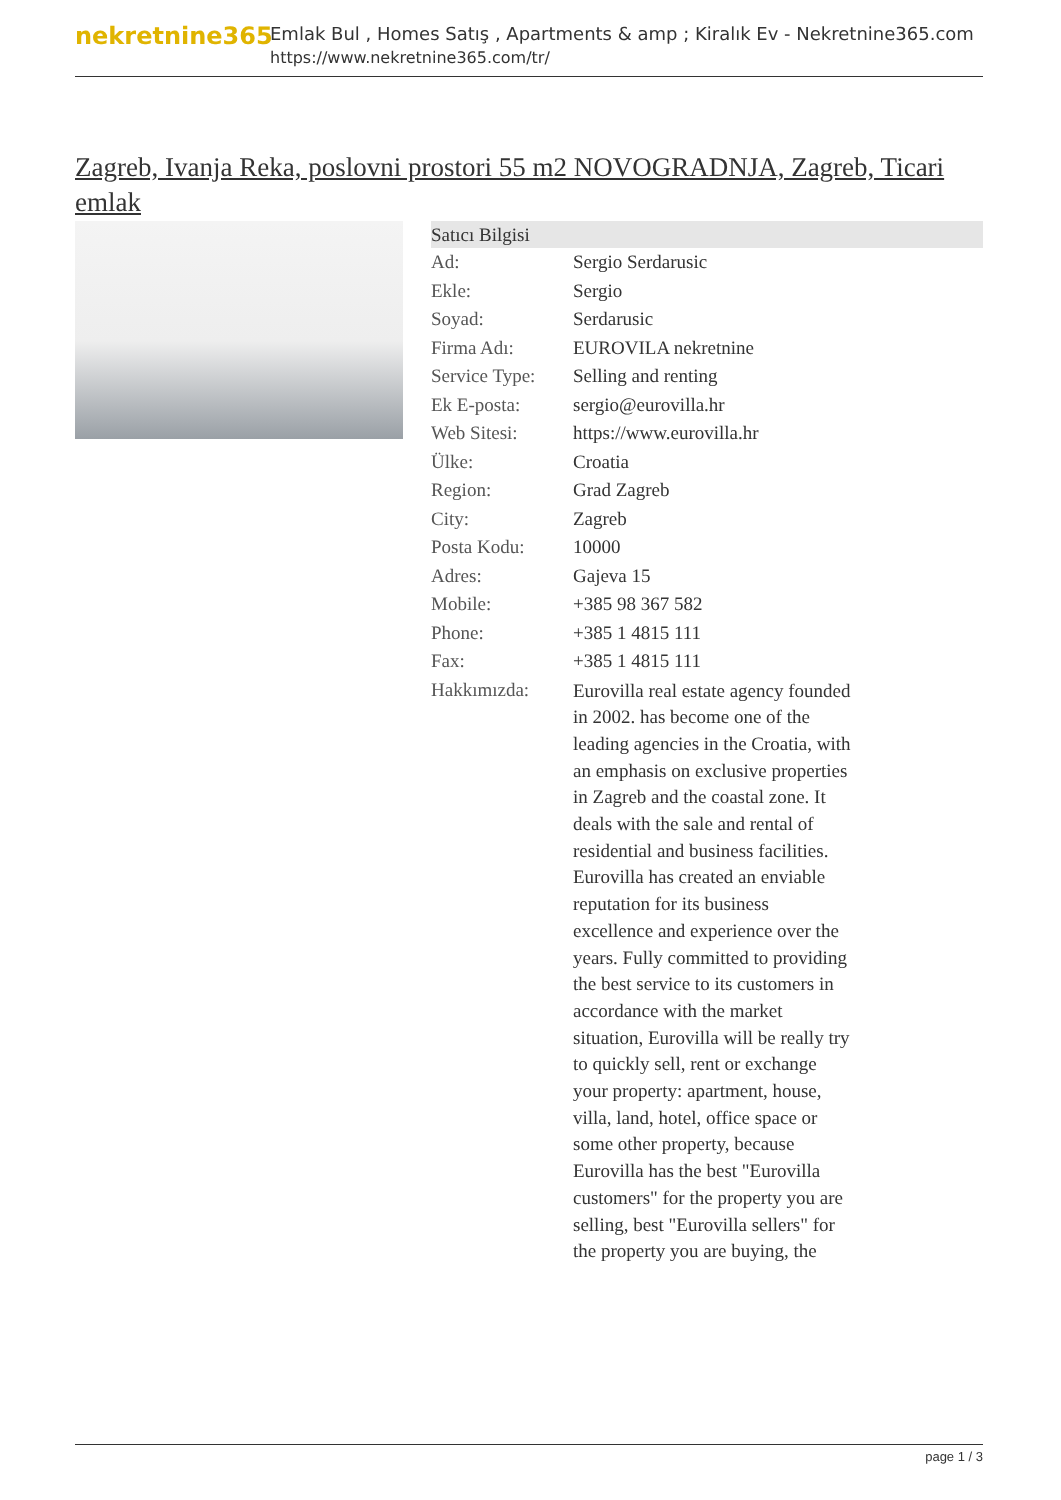nekretnine365
Emlak Bul , Homes Satış , Apartments & amp ; Kiralık Ev - Nekretnine365.com
https://www.nekretnine365.com/tr/
Zagreb, Ivanja Reka, poslovni prostori 55 m2 NOVOGRADNJA, Zagreb, Ticari emlak
| Satıcı Bilgisi | |
| --- | --- |
| Ad: | Sergio Serdarusic |
| Ekle: | Sergio |
| Soyad: | Serdarusic |
| Firma Adı: | EUROVILA nekretnine |
| Service Type: | Selling and renting |
| Ek E-posta: | sergio@eurovilla.hr |
| Web Sitesi: | https://www.eurovilla.hr |
| Ülke: | Croatia |
| Region: | Grad Zagreb |
| City: | Zagreb |
| Posta Kodu: | 10000 |
| Adres: | Gajeva 15 |
| Mobile: | +385 98 367 582 |
| Phone: | +385 1 4815 111 |
| Fax: | +385 1 4815 111 |
| Hakkımızda: | Eurovilla real estate agency founded in 2002. has become one of the leading agencies in the Croatia, with an emphasis on exclusive properties in Zagreb and the coastal zone. It deals with the sale and rental of residential and business facilities. Eurovilla has created an enviable reputation for its business excellence and experience over the years. Fully committed to providing the best service to its customers in accordance with the market situation, Eurovilla will be really try to quickly sell, rent or exchange your property: apartment, house, villa, land, hotel, office space or some other property, because Eurovilla has the best "Eurovilla customers" for the property you are selling, best "Eurovilla sellers" for the property you are buying, the |
page 1 / 3